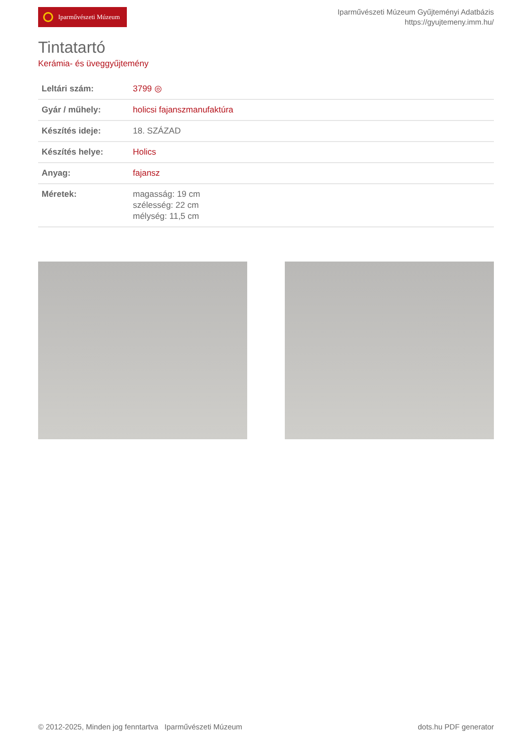Iparművészeti Múzeum
Iparművészeti Múzeum Gyűjteményi Adatbázis
https://gyujtemeny.imm.hu/
Tintatartó
Kerámia- és üveggyűjtemény
| Leltári szám: | 3799 ◎ |
| Gyár / műhely: | holicsi fajanszmanufaktúra |
| Készítés ideje: | 18. SZÁZAD |
| Készítés helye: | Holics |
| Anyag: | fajansz |
| Méretek: | magasság: 19 cm szélesség: 22 cm mélység: 11,5 cm |
© 2012-2025, Minden jog fenntartva Iparművészeti Múzeum
dots.hu PDF generator